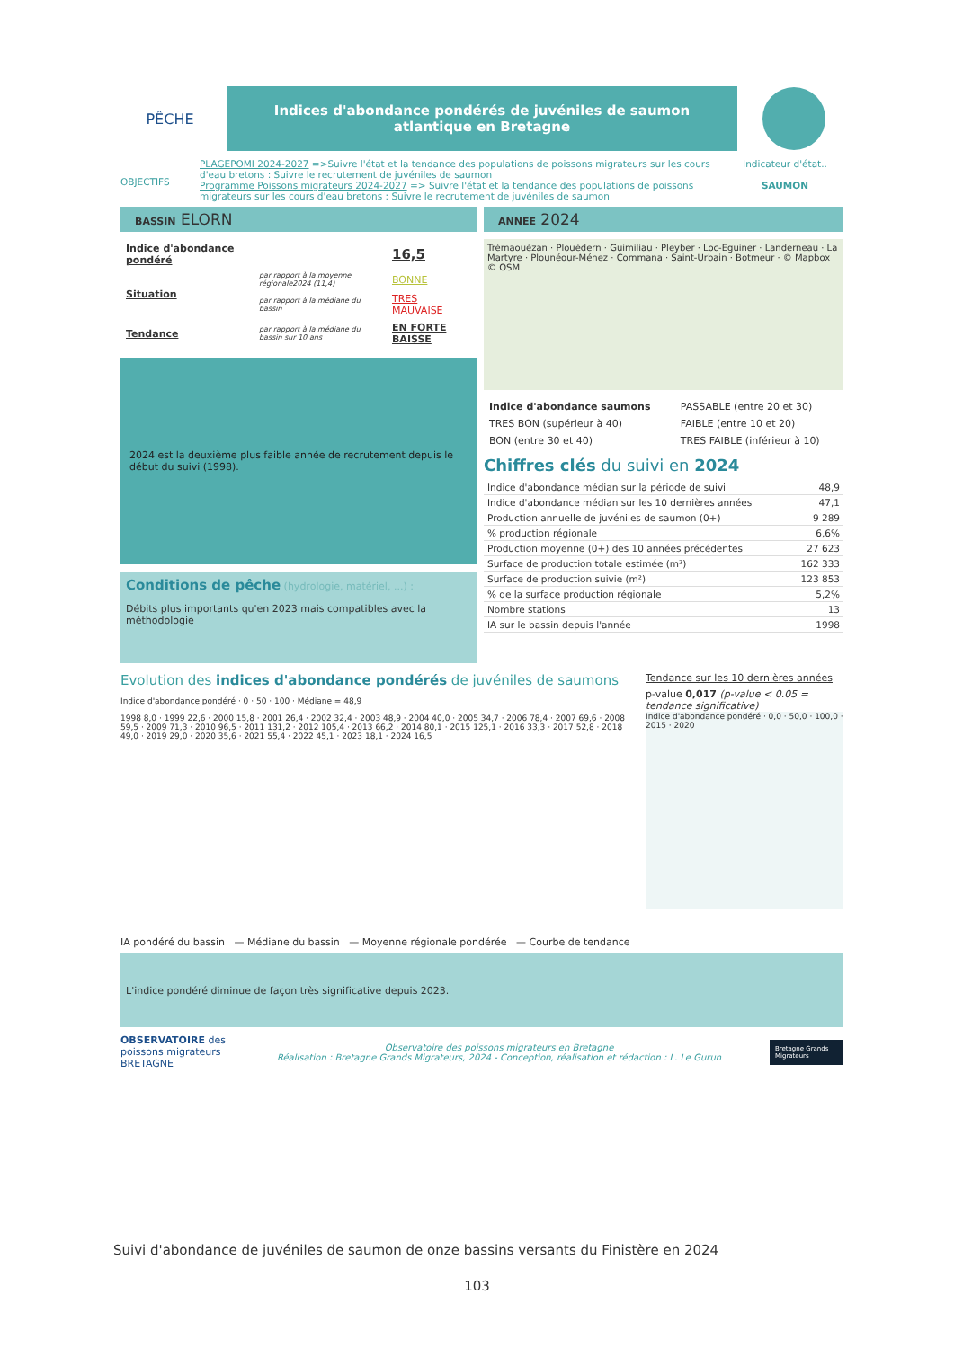PÊCHE
Indices d'abondance pondérés de juvéniles de saumon atlantique en Bretagne
OBJECTIFS
PLAGEPOMI 2024-2027 =>Suivre l'état et la tendance des populations de poissons migrateurs sur les cours d'eau bretons : Suivre le recrutement de juvéniles de saumon
Programme Poissons migrateurs 2024-2027 => Suivre l'état et la tendance des populations de poissons migrateurs sur les cours d'eau bretons : Suivre le recrutement de juvéniles de saumon
Indicateur d'état..
SAUMON
BASSIN ELORN
| Indice d'abondance pondéré | | 16,5 |
| Situation | par rapport à la moyenne régionale2024 (11,4) | BONNE |
| | par rapport à la médiane du bassin | TRES MAUVAISE |
| Tendance | par rapport à la médiane du bassin sur 10 ans | EN FORTE BAISSE |
2024 est la deuxième plus faible année de recrutement depuis le début du suivi (1998).
Conditions de pêche (hydrologie, matériel, ...) :
Débits plus importants qu'en 2023 mais compatibles avec la méthodologie
ANNEE 2024
Trémaouézan · Plouédern · Guimiliau · Pleyber · Loc-Eguiner · Landerneau · La Martyre · Plounéour-Ménez · Commana · Saint-Urbain · Botmeur · © Mapbox © OSM
| Indice d'abondance saumons | PASSABLE (entre 20 et 30) |
| TRES BON (supérieur à 40) | FAIBLE (entre 10 et 20) |
| BON (entre 30 et 40) | TRES FAIBLE (inférieur à 10) |
Chiffres clés du suivi en 2024
| Indice d'abondance médian sur la période de suivi | 48,9 |
| Indice d'abondance médian sur les 10 dernières années | 47,1 |
| Production annuelle de juvéniles de saumon (0+) | 9 289 |
| % production régionale | 6,6% |
| Production moyenne (0+) des 10 années précédentes | 27 623 |
| Surface de production totale estimée (m²) | 162 333 |
| Surface de production suivie (m²) | 123 853 |
| % de la surface production régionale | 5,2% |
| Nombre stations | 13 |
| IA sur le bassin depuis l'année | 1998 |
Evolution des indices d'abondance pondérés de juvéniles de saumons
Tendance sur les 10 dernières années
Indice d'abondance pondéré · 0 · 50 · 100 · Médiane = 48,9
1998 8,0 · 1999 22,6 · 2000 15,8 · 2001 26,4 · 2002 32,4 · 2003 48,9 · 2004 40,0 · 2005 34,7 · 2006 78,4 · 2007 69,6 · 2008 59,5 · 2009 71,3 · 2010 96,5 · 2011 131,2 · 2012 105,4 · 2013 66,2 · 2014 80,1 · 2015 125,1 · 2016 33,3 · 2017 52,8 · 2018 49,0 · 2019 29,0 · 2020 35,6 · 2021 55,4 · 2022 45,1 · 2023 18,1 · 2024 16,5
p-value 0,017 (p-value < 0.05 = tendance significative)
Indice d'abondance pondéré · 0,0 · 50,0 · 100,0 · 2015 · 2020
IA pondéré du bassin — Médiane du bassin — Moyenne régionale pondérée — Courbe de tendance
L'indice pondéré diminue de façon très significative depuis 2023.
OBSERVATOIRE des poissons migrateurs BRETAGNE
Observatoire des poissons migrateurs en Bretagne
Réalisation : Bretagne Grands Migrateurs, 2024 - Conception, réalisation et rédaction : L. Le Gurun
Bretagne Grands Migrateurs
Suivi d'abondance de juvéniles de saumon de onze bassins versants du Finistère en 2024
103